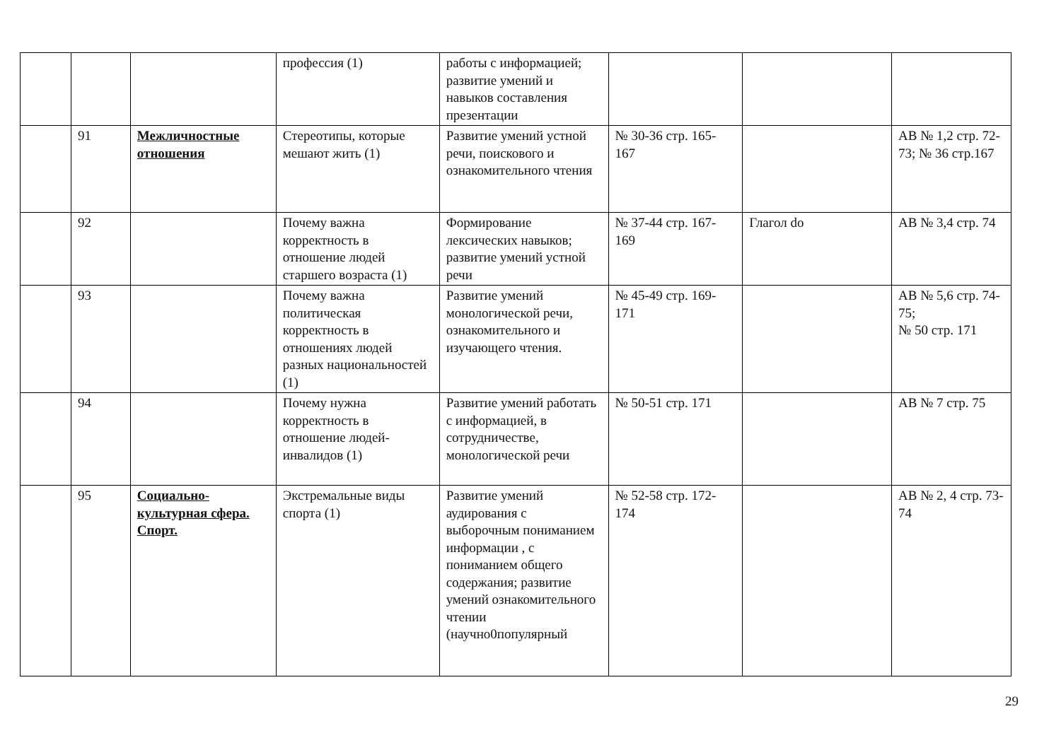| | | | профессия (1) | работы с информацией; развитие умений и навыков составления презентации | | | |
| | 91 | Межличностные отношения | Стереотипы, которые мешают жить (1) | Развитие умений устной речи, поискового и ознакомительного чтения | № 30-36 стр. 165-167 | | AB № 1,2 стр. 72-73; № 36 стр.167 |
| | 92 | | Почему важна корректность в отношение людей старшего возраста (1) | Формирование лексических навыков; развитие умений устной речи | № 37-44 стр. 167-169 | Глагол do | AB № 3,4 стр. 74 |
| | 93 | | Почему важна политическая корректность в отношениях людей разных национальностей (1) | Развитие умений монологической речи, ознакомительного и изучающего чтения. | № 45-49 стр. 169-171 | | AB № 5,6 стр. 74-75; № 50 стр. 171 |
| | 94 | | Почему нужна корректность в отношение людей-инвалидов (1) | Развитие умений работать с информацией, в сотрудничестве, монологической речи | № 50-51 стр. 171 | | AB № 7 стр. 75 |
| | 95 | Социально-культурная сфера. Спорт. | Экстремальные виды спорта (1) | Развитие умений аудирования с выборочным пониманием информации , с пониманием общего содержания; развитие умений ознакомительного чтении (научно0популярный | № 52-58 стр. 172-174 | | AB № 2, 4 стр. 73-74 |
29